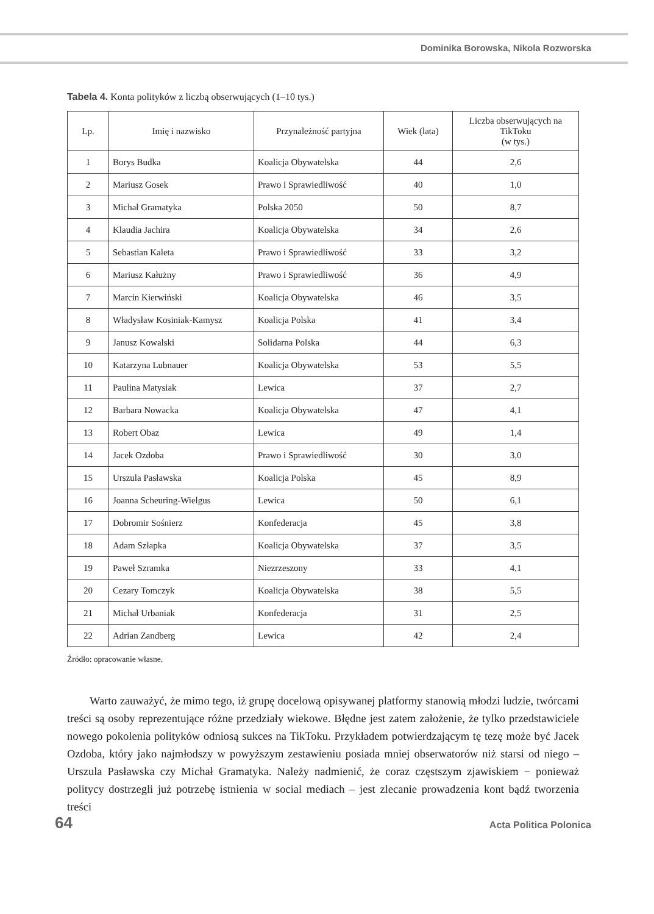Dominika Borowska, Nikola Rozworska
Tabela 4. Konta polityków z liczbą obserwujących (1–10 tys.)
| Lp. | Imię i nazwisko | Przynależność partyjna | Wiek (lata) | Liczba obserwujących na TikToku (w tys.) |
| --- | --- | --- | --- | --- |
| 1 | Borys Budka | Koalicja Obywatelska | 44 | 2,6 |
| 2 | Mariusz Gosek | Prawo i Sprawiedliwość | 40 | 1,0 |
| 3 | Michał Gramatyka | Polska 2050 | 50 | 8,7 |
| 4 | Klaudia Jachira | Koalicja Obywatelska | 34 | 2,6 |
| 5 | Sebastian Kaleta | Prawo i Sprawiedliwość | 33 | 3,2 |
| 6 | Mariusz Kałużny | Prawo i Sprawiedliwość | 36 | 4,9 |
| 7 | Marcin Kierwiński | Koalicja Obywatelska | 46 | 3,5 |
| 8 | Władysław Kosiniak-Kamysz | Koalicja Polska | 41 | 3,4 |
| 9 | Janusz Kowalski | Solidarna Polska | 44 | 6,3 |
| 10 | Katarzyna Lubnauer | Koalicja Obywatelska | 53 | 5,5 |
| 11 | Paulina Matysiak | Lewica | 37 | 2,7 |
| 12 | Barbara Nowacka | Koalicja Obywatelska | 47 | 4,1 |
| 13 | Robert Obaz | Lewica | 49 | 1,4 |
| 14 | Jacek Ozdoba | Prawo i Sprawiedliwość | 30 | 3,0 |
| 15 | Urszula Pasławska | Koalicja Polska | 45 | 8,9 |
| 16 | Joanna Scheuring-Wielgus | Lewica | 50 | 6,1 |
| 17 | Dobromir Sośnierz | Konfederacja | 45 | 3,8 |
| 18 | Adam Szłapka | Koalicja Obywatelska | 37 | 3,5 |
| 19 | Paweł Szramka | Niezrzeszony | 33 | 4,1 |
| 20 | Cezary Tomczyk | Koalicja Obywatelska | 38 | 5,5 |
| 21 | Michał Urbaniak | Konfederacja | 31 | 2,5 |
| 22 | Adrian Zandberg | Lewica | 42 | 2,4 |
Źródło: opracowanie własne.
  Warto zauważyć, że mimo tego, iż grupę docelową opisywanej platformy stanowią młodzi ludzie, twórcami treści są osoby reprezentujące różne przedziały wiekowe. Błędne jest zatem założenie, że tylko przedstawiciele nowego pokolenia polityków odniosą sukces na TikToku. Przykładem potwierdzającym tę tezę może być Jacek Ozdoba, który jako najmłodszy w powyższym zestawieniu posiada mniej obserwatorów niż starsi od niego – Urszula Pasławska czy Michał Gramatyka. Należy nadmienić, że coraz częstszym zjawiskiem − ponieważ politycy dostrzegli już potrzebę istnienia w social mediach – jest zlecanie prowadzenia kont bądź tworzenia treści
64 Acta Politica Polonica